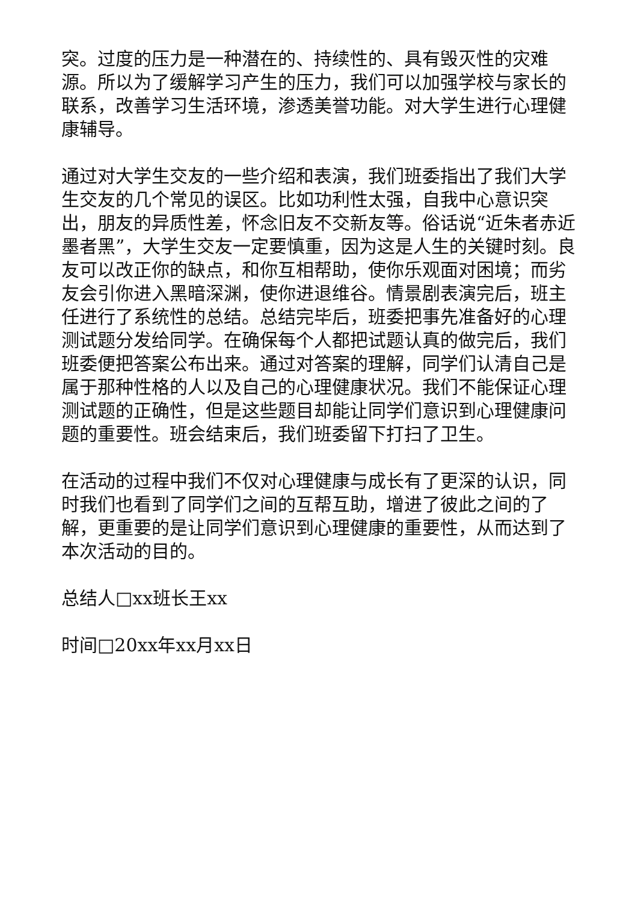突。过度的压力是一种潜在的、持续性的、具有毁灭性的灾难源。所以为了缓解学习产生的压力，我们可以加强学校与家长的联系，改善学习生活环境，渗透美誉功能。对大学生进行心理健康辅导。
通过对大学生交友的一些介绍和表演，我们班委指出了我们大学生交友的几个常见的误区。比如功利性太强，自我中心意识突出，朋友的异质性差，怀念旧友不交新友等。俗话说“近朱者赤近墨者黑”，大学生交友一定要慎重，因为这是人生的关键时刻。良友可以改正你的缺点，和你互相帮助，使你乐观面对困境；而劣友会引你进入黑暗深渊，使你进退维谷。情景剧表演完后，班主任进行了系统性的总结。总结完毕后，班委把事先准备好的心理测试题分发给同学。在确保每个人都把试题认真的做完后，我们班委便把答案公布出来。通过对答案的理解，同学们认清自己是属于那种性格的人以及自己的心理健康状况。我们不能保证心理测试题的正确性，但是这些题目却能让同学们意识到心理健康问题的重要性。班会结束后，我们班委留下打扫了卫生。
在活动的过程中我们不仅对心理健康与成长有了更深的认识，同时我们也看到了同学们之间的互帮互助，增进了彼此之间的了解，更重要的是让同学们意识到心理健康的重要性，从而达到了本次活动的目的。
总结人□xx班长王xx
时间□20xx年xx月xx日